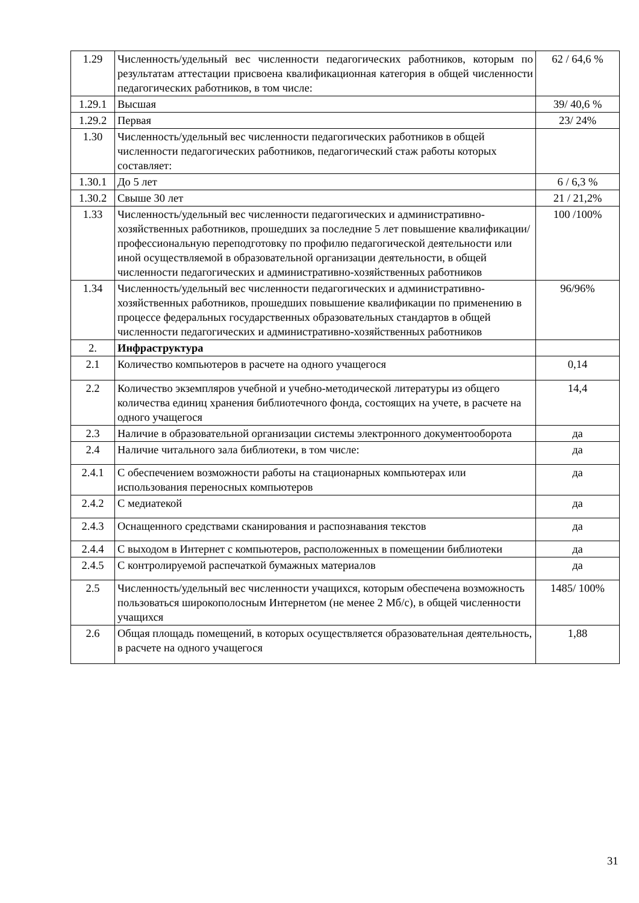| 1.29 | Численность/удельный вес численности педагогических работников, которым по результатам аттестации присвоена квалификационная категория в общей численности педагогических работников, в том числе: | 62 / 64,6 % |
| 1.29.1 | Высшая | 39/ 40,6 % |
| 1.29.2 | Первая | 23/ 24% |
| 1.30 | Численность/удельный вес численности педагогических работников в общей численности педагогических работников, педагогический стаж работы которых составляет: | |
| 1.30.1 | До 5 лет | 6 / 6,3 % |
| 1.30.2 | Свыше 30 лет | 21 / 21,2% |
| 1.33 | Численность/удельный вес численности педагогических и административно-хозяйственных работников, прошедших за последние 5 лет повышение квалификации/профессиональную переподготовку по профилю педагогической деятельности или иной осуществляемой в образовательной организации деятельности, в общей численности педагогических и административно-хозяйственных работников | 100 /100% |
| 1.34 | Численность/удельный вес численности педагогических и административно-хозяйственных работников, прошедших повышение квалификации по применению в процессе федеральных государственных образовательных стандартов в общей численности педагогических и административно-хозяйственных работников | 96/96% |
| 2. | Инфраструктура | |
| 2.1 | Количество компьютеров в расчете на одного учащегося | 0,14 |
| 2.2 | Количество экземпляров учебной и учебно-методической литературы из общего количества единиц хранения библиотечного фонда, состоящих на учете, в расчете на одного учащегося | 14,4 |
| 2.3 | Наличие в образовательной организации системы электронного документооборота | да |
| 2.4 | Наличие читального зала библиотеки, в том числе: | да |
| 2.4.1 | С обеспечением возможности работы на стационарных компьютерах или использования переносных компьютеров | да |
| 2.4.2 | С медиатекой | да |
| 2.4.3 | Оснащенного средствами сканирования и распознавания текстов | да |
| 2.4.4 | С выходом в Интернет с компьютеров, расположенных в помещении библиотеки | да |
| 2.4.5 | С контролируемой распечаткой бумажных материалов | да |
| 2.5 | Численность/удельный вес численности учащихся, которым обеспечена возможность пользоваться широкополосным Интернетом (не менее 2 Мб/с), в общей численности учащихся | 1485/ 100% |
| 2.6 | Общая площадь помещений, в которых осуществляется образовательная деятельность, в расчете на одного учащегося | 1,88 |
31